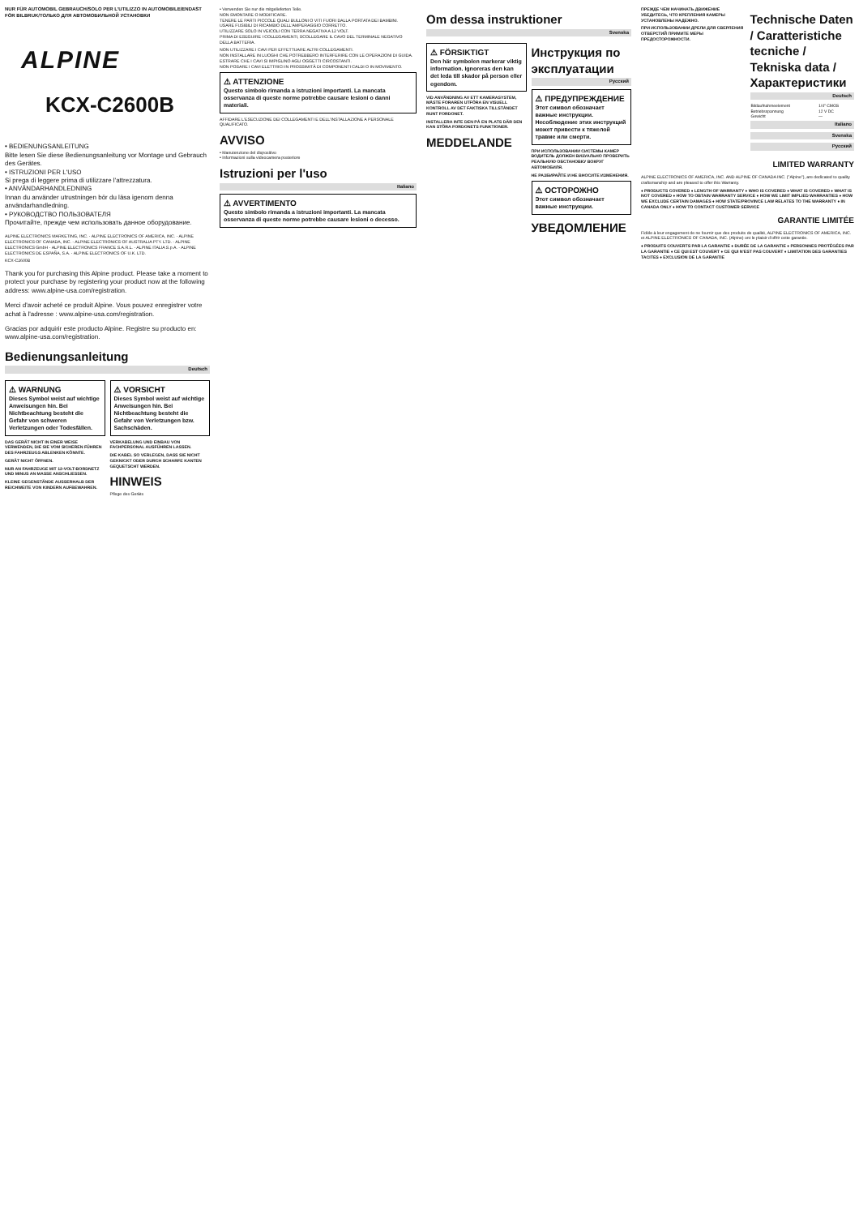NUR FÜR AUTOMOBIL GEBRAUCH/SOLO PER L'UTILIZZO IN AUTOMOBILE/ENDAST FÖR BILBRUK/ТОЛЬКО ДЛЯ АВТОМОБИЛЬНОЙ УСТАНОВКИ
ALPINE
KCX-C2600B
• BEDIENUNGSANLEITUNG
Bitte lesen Sie diese Bedienungsanleitung vor Montage und Gebrauch des Gerätes.
• ISTRUZIONI PER L'USO
Si prega di leggere prima di utilizzare l'attrezzatura.
• ANVÄNDARHANDLEDNING
Innan du använder utrustningen bör du läsa igenom denna användarhandledning.
• РУКОВОДСТВО ПОЛЬЗОВАТЕЛЯ
Прочитайте, прежде чем использовать данное оборудование.
ALPINE ELECTRONICS MARKETING, INC. · ALPINE ELECTRONICS OF AMERICA, INC. · ALPINE ELECTRONICS OF CANADA, INC. · ALPINE ELECTRONICS OF AUSTRALIA PTY. LTD. · ALPINE ELECTRONICS GmbH · ALPINE ELECTRONICS FRANCE S.A.R.L. · ALPINE ITALIA S.p.A. · ALPINE ELECTRONICS DE ESPAÑA, S.A. · ALPINE ELECTRONICS OF U.K. LTD.
KCX-C2600B
Thank you for purchasing this Alpine product. Please take a moment to protect your purchase by registering your product now at the following address: www.alpine-usa.com/registration.
Merci d'avoir acheté ce produit Alpine. Vous pouvez enregistrer votre achat à l'adresse : www.alpine-usa.com/registration.
Gracias por adquirir este producto Alpine. Registre su producto en: www.alpine-usa.com/registration.
Bedienungsanleitung
Deutsch
⚠ WARNUNG
Dieses Symbol weist auf wichtige Anweisungen hin. Bei Nichtbeachtung besteht die Gefahr von schweren Verletzungen oder Todesfällen.
DAS GERÄT NICHT IN EINER WEISE VERWENDEN, DIE SIE VOM SICHEREN FÜHREN DES FAHRZEUGS ABLENKEN KÖNNTE.
GERÄT NICHT ÖFFNEN.
NUR AN FAHRZEUGE MIT 12-VOLT-BORDNETZ UND MINUS AN MASSE ANSCHLIESSEN.
KLEINE GEGENSTÄNDE AUSSERHALB DER REICHWEITE VON KINDERN AUFBEWAHREN.
⚠ VORSICHT
Dieses Symbol weist auf wichtige Anweisungen hin. Bei Nichtbeachtung besteht die Gefahr von Verletzungen bzw. Sachschäden.
VERKABELUNG UND EINBAU VON FACHPERSONAL AUSFÜHREN LASSEN.
DIE KABEL SO VERLEGEN, DASS SIE NICHT GEKNICKT ODER DURCH SCHARFE KANTEN GEQUETSCHT WERDEN.
HINWEIS
Pflege des Geräts
• Verwenden Sie nur die mitgelieferten Teile.
NON SMONTARE O MODIFICARE.
TENERE LE PARTI PICCOLE QUALI BULLONI O VITI FUORI DALLA PORTATA DEI BAMBINI.
USARE FUSIBILI DI RICAMBIO DELL'AMPERAGGIO CORRETTO.
UTILIZZARE SOLO IN VEICOLI CON TERRA NEGATIVA A 12 VOLT.
PRIMA DI ESEGUIRE I COLLEGAMENTI, SCOLLEGARE IL CAVO DEL TERMINALE NEGATIVO DELLA BATTERIA.
NON UTILIZZARE I CAVI PER EFFETTUARE ALTRI COLLEGAMENTI.
NON INSTALLARE IN LUOGHI CHE POTREBBERO INTERFERIRE CON LE OPERAZIONI DI GUIDA.
ESTRARE CHE I CAVI SI IMPIGLINO AGLI OGGETTI CIRCOSTANTI.
NON POSARE I CAVI ELETTRICI IN PROSSIMITÀ DI COMPONENTI CALDI O IN MOVIMENTO.
⚠ ATTENZIONE
Questo simbolo rimanda a istruzioni importanti. La mancata osservanza di queste norme potrebbe causare lesioni o danni materiali.
AFFIDARE L'ESECUZIONE DEI COLLEGAMENTI E DELL'INSTALLAZIONE A PERSONALE QUALIFICATO.
AVVISO
• Manutenzione del dispositivo
• Informazioni sulla videocamera posteriore
Istruzioni per l'uso
Italiano
⚠ AVVERTIMENTO
Questo simbolo rimanda a istruzioni importanti. La mancata osservanza di queste norme potrebbe causare lesioni o decesso.
Om dessa instruktioner
Svenska
⚠ FÖRSIKTIGT
Den här symbolen markerar viktig information. Ignoreras den kan det leda till skador på person eller egendom.
VID ANVÄNDNING AV ETT KAMERASYSTEM, MÅSTE FORAREN UTFÖRA EN VISUELL KONTROLL AV DET FAKTISKA TILLSTÅNDET RUNT FORDONET.
INSTALLERA INTE DEN PÅ EN PLATS DÄR DEN KAN STÖRA FORDONETS FUNKTIONER.
MEDDELANDE
Инструкция по эксплуатации
Русский
⚠ ПРЕДУПРЕЖДЕНИЕ
Этот символ обозначает важные инструкции. Несоблюдение этих инструкций может привести к тяжелой травме или смерти.
ПРИ ИСПОЛЬЗОВАНИИ СИСТЕМЫ КАМЕР ВОДИТЕЛЬ ДОЛЖЕН ВИЗУАЛЬНО ПРОВЕРИТЬ РЕАЛЬНУЮ ОБСТАНОВКУ ВОКРУГ АВТОМОБИЛЯ.
НЕ РАЗБИРАЙТЕ И НЕ ВНОСИТЕ ИЗМЕНЕНИЯ.
⚠ ОСТОРОЖНО
Этот символ обозначает важные инструкции.
УВЕДОМЛЕНИЕ
ПРЕЖДЕ ЧЕМ НАЧИНАТЬ ДВИЖЕНИЕ УБЕДИТЕСЬ, ЧТО КРЕПЛЕНИЯ КАМЕРЫ УСТАНОВЛЕНЫ НАДЕЖНО.
ПРИ ИСПОЛЬЗОВАНИИ ДРЕЛИ ДЛЯ СВЕРЛЕНИЯ ОТВЕРСТИЙ ПРИМИТЕ МЕРЫ ПРЕДОСТОРОЖНОСТИ.
Technische Daten / Caratteristiche tecniche / Tekniska data / Характеристики
Deutsch
| Bildaufnahmeelement | 1/4" CMOS |
| Betriebsspannung | 12 V DC |
| Gewicht | — |
Italiano
Svenska
Русский
LIMITED WARRANTY
ALPINE ELECTRONICS OF AMERICA, INC. AND ALPINE OF CANADA INC. ("Alpine"), are dedicated to quality craftsmanship and are pleased to offer this Warranty.
♦ PRODUCTS COVERED ♦ LENGTH OF WARRANTY ♦ WHO IS COVERED ♦ WHAT IS COVERED ♦ WHAT IS NOT COVERED ♦ HOW TO OBTAIN WARRANTY SERVICE ♦ HOW WE LIMIT IMPLIED WARRANTIES ♦ HOW WE EXCLUDE CERTAIN DAMAGES ♦ HOW STATE/PROVINCE LAW RELATES TO THE WARRANTY ♦ IN CANADA ONLY ♦ HOW TO CONTACT CUSTOMER SERVICE
GARANTIE LIMITÉE
Fidèle à leur engagement de ne fournir que des produits de qualité, ALPINE ELECTRONICS OF AMERICA, INC. et ALPINE ELECTRONICS OF CANADA, INC. (Alpine) ont le plaisir d'offrir cette garantie.
♦ PRODUITS COUVERTS PAR LA GARANTIE ♦ DURÉE DE LA GARANTIE ♦ PERSONNES PROTÉGÉES PAR LA GARANTIE ♦ CE QUI EST COUVERT ♦ CE QUI N'EST PAS COUVERT ♦ LIMITATION DES GARANTIES TACITES ♦ EXCLUSION DE LA GARANTIE